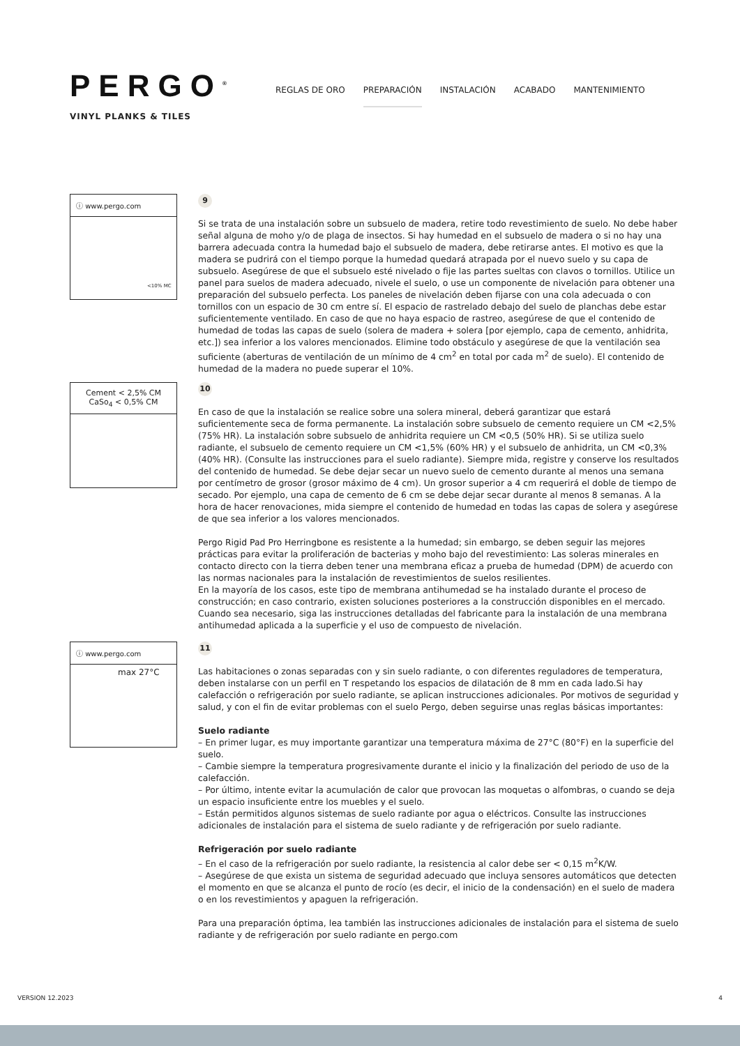PERGO<sup>®</sup>
VINYL PLANKS & TILES
REGLAS DE ORO PREPARACIÓN INSTALACIÓN ACABADO MANTENIMIENTO
ⓘ www.pergo.com
<10% MC
9
Si se trata de una instalación sobre un subsuelo de madera, retire todo revestimiento de suelo. No debe haber señal alguna de moho y/o de plaga de insectos. Si hay humedad en el subsuelo de madera o si no hay una barrera adecuada contra la humedad bajo el subsuelo de madera, debe retirarse antes. El motivo es que la madera se pudrirá con el tiempo porque la humedad quedará atrapada por el nuevo suelo y su capa de subsuelo. Asegúrese de que el subsuelo esté nivelado o fije las partes sueltas con clavos o tornillos. Utilice un panel para suelos de madera adecuado, nivele el suelo, o use un componente de nivelación para obtener una preparación del subsuelo perfecta. Los paneles de nivelación deben fijarse con una cola adecuada o con tornillos con un espacio de 30 cm entre sí. El espacio de rastrelado debajo del suelo de planchas debe estar suficientemente ventilado. En caso de que no haya espacio de rastreo, asegúrese de que el contenido de humedad de todas las capas de suelo (solera de madera + solera [por ejemplo, capa de cemento, anhidrita, etc.]) sea inferior a los valores mencionados. Elimine todo obstáculo y asegúrese de que la ventilación sea suficiente (aberturas de ventilación de un mínimo de 4 cm<sup>2</sup> en total por cada m<sup>2</sup> de suelo). El contenido de humedad de la madera no puede superar el 10%.
Cement < 2,5% CM
CaSo<sub>4</sub> < 0,5% CM
10
En caso de que la instalación se realice sobre una solera mineral, deberá garantizar que estará suficientemente seca de forma permanente. La instalación sobre subsuelo de cemento requiere un CM <2,5% (75% HR). La instalación sobre subsuelo de anhidrita requiere un CM <0,5 (50% HR). Si se utiliza suelo radiante, el subsuelo de cemento requiere un CM <1,5% (60% HR) y el subsuelo de anhidrita, un CM <0,3% (40% HR). (Consulte las instrucciones para el suelo radiante). Siempre mida, registre y conserve los resultados del contenido de humedad. Se debe dejar secar un nuevo suelo de cemento durante al menos una semana por centímetro de grosor (grosor máximo de 4 cm). Un grosor superior a 4 cm requerirá el doble de tiempo de secado. Por ejemplo, una capa de cemento de 6 cm se debe dejar secar durante al menos 8 semanas. A la hora de hacer renovaciones, mida siempre el contenido de humedad en todas las capas de solera y asegúrese de que sea inferior a los valores mencionados.
Pergo Rigid Pad Pro Herringbone es resistente a la humedad; sin embargo, se deben seguir las mejores prácticas para evitar la proliferación de bacterias y moho bajo del revestimiento: Las soleras minerales en contacto directo con la tierra deben tener una membrana eficaz a prueba de humedad (DPM) de acuerdo con las normas nacionales para la instalación de revestimientos de suelos resilientes.
En la mayoría de los casos, este tipo de membrana antihumedad se ha instalado durante el proceso de construcción; en caso contrario, existen soluciones posteriores a la construcción disponibles en el mercado. Cuando sea necesario, siga las instrucciones detalladas del fabricante para la instalación de una membrana antihumedad aplicada a la superficie y el uso de compuesto de nivelación.
ⓘ www.pergo.com
max 27°C
11
Las habitaciones o zonas separadas con y sin suelo radiante, o con diferentes reguladores de temperatura, deben instalarse con un perfil en T respetando los espacios de dilatación de 8 mm en cada lado.Si hay calefacción o refrigeración por suelo radiante, se aplican instrucciones adicionales. Por motivos de seguridad y salud, y con el fin de evitar problemas con el suelo Pergo, deben seguirse unas reglas básicas importantes:
Suelo radiante
– En primer lugar, es muy importante garantizar una temperatura máxima de 27°C (80°F) en la superficie del suelo.
– Cambie siempre la temperatura progresivamente durante el inicio y la finalización del periodo de uso de la calefacción.
– Por último, intente evitar la acumulación de calor que provocan las moquetas o alfombras, o cuando se deja un espacio insuficiente entre los muebles y el suelo.
– Están permitidos algunos sistemas de suelo radiante por agua o eléctricos. Consulte las instrucciones adicionales de instalación para el sistema de suelo radiante y de refrigeración por suelo radiante.
Refrigeración por suelo radiante
– En el caso de la refrigeración por suelo radiante, la resistencia al calor debe ser < 0,15 m<sup>2</sup>K/W.
– Asegúrese de que exista un sistema de seguridad adecuado que incluya sensores automáticos que detecten el momento en que se alcanza el punto de rocío (es decir, el inicio de la condensación) en el suelo de madera o en los revestimientos y apaguen la refrigeración.
Para una preparación óptima, lea también las instrucciones adicionales de instalación para el sistema de suelo radiante y de refrigeración por suelo radiante en pergo.com
VERSION 12.2023 4